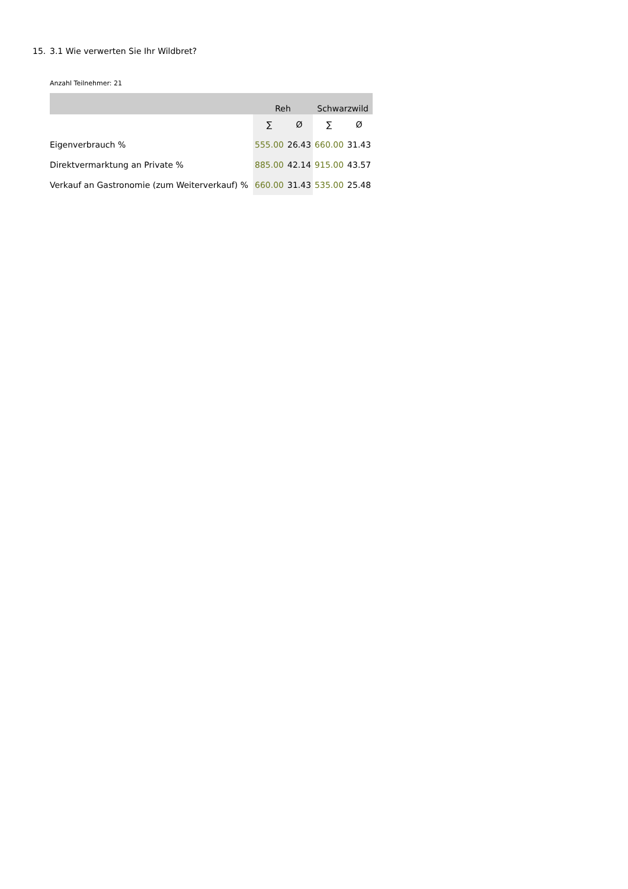15. 3.1 Wie verwerten Sie Ihr Wildbret?
Anzahl Teilnehmer: 21
| | Reh | | Schwarzwild | |
| --- | --- | --- | --- | --- |
| | ∑ | Ø | ∑ | Ø |
| Eigenverbrauch % | 555.00 | 26.43 | 660.00 | 31.43 |
| Direktvermarktung an Private % | 885.00 | 42.14 | 915.00 | 43.57 |
| Verkauf an Gastronomie (zum Weiterverkauf) % | 660.00 | 31.43 | 535.00 | 25.48 |